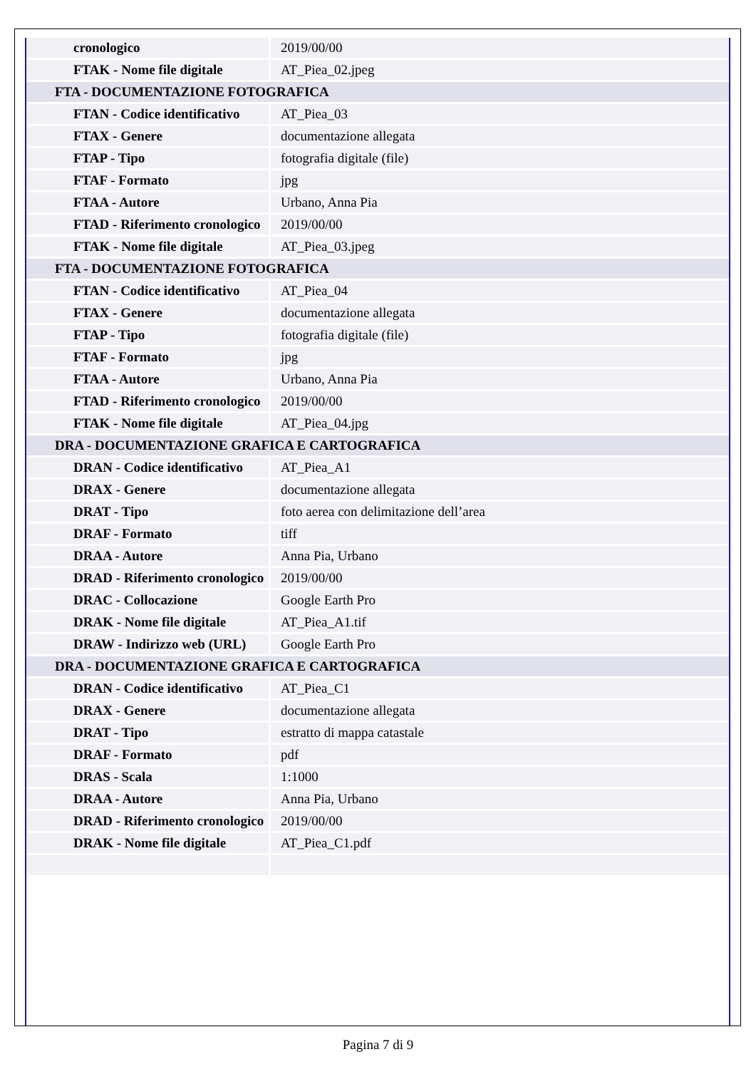| cronologico | 2019/00/00 |
| FTAK - Nome file digitale | AT_Piea_02.jpeg |
| FTA - DOCUMENTAZIONE FOTOGRAFICA | |
| FTAN - Codice identificativo | AT_Piea_03 |
| FTAX - Genere | documentazione allegata |
| FTAP - Tipo | fotografia digitale (file) |
| FTAF - Formato | jpg |
| FTAA - Autore | Urbano, Anna Pia |
| FTAD - Riferimento cronologico | 2019/00/00 |
| FTAK - Nome file digitale | AT_Piea_03.jpeg |
| FTA - DOCUMENTAZIONE FOTOGRAFICA | |
| FTAN - Codice identificativo | AT_Piea_04 |
| FTAX - Genere | documentazione allegata |
| FTAP - Tipo | fotografia digitale (file) |
| FTAF - Formato | jpg |
| FTAA - Autore | Urbano, Anna Pia |
| FTAD - Riferimento cronologico | 2019/00/00 |
| FTAK - Nome file digitale | AT_Piea_04.jpg |
| DRA - DOCUMENTAZIONE GRAFICA E CARTOGRAFICA | |
| DRAN - Codice identificativo | AT_Piea_A1 |
| DRAX - Genere | documentazione allegata |
| DRAT - Tipo | foto aerea con delimitazione dell’area |
| DRAF - Formato | tiff |
| DRAA - Autore | Anna Pia, Urbano |
| DRAD - Riferimento cronologico | 2019/00/00 |
| DRAC - Collocazione | Google Earth Pro |
| DRAK - Nome file digitale | AT_Piea_A1.tif |
| DRAW - Indirizzo web (URL) | Google Earth Pro |
| DRA - DOCUMENTAZIONE GRAFICA E CARTOGRAFICA | |
| DRAN - Codice identificativo | AT_Piea_C1 |
| DRAX - Genere | documentazione allegata |
| DRAT - Tipo | estratto di mappa catastale |
| DRAF - Formato | pdf |
| DRAS - Scala | 1:1000 |
| DRAA - Autore | Anna Pia, Urbano |
| DRAD - Riferimento cronologico | 2019/00/00 |
| DRAK - Nome file digitale | AT_Piea_C1.pdf |
Pagina 7 di 9